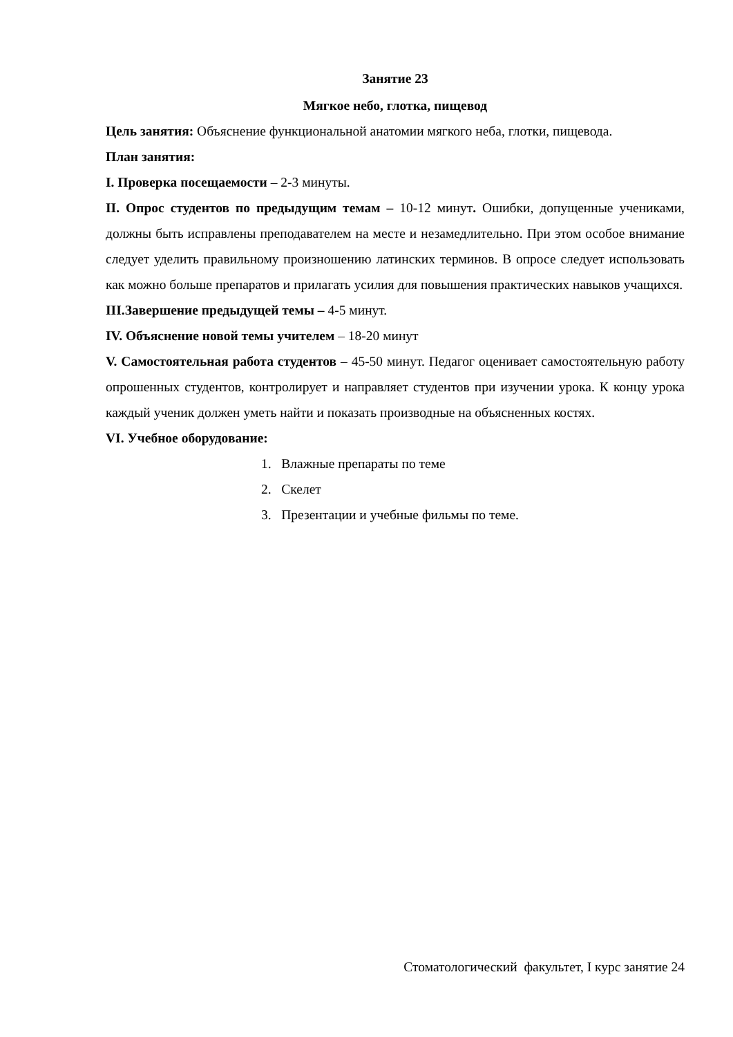Занятие 23
Мягкое небо, глотка, пищевод
Цель занятия: Объяснение функциональной анатомии мягкого неба, глотки, пищевода.
План занятия:
I. Проверка посещаемости – 2-3 минуты.
II. Опрос студентов по предыдущим темам – 10-12 минут. Ошибки, допущенные учениками, должны быть исправлены преподавателем на месте и незамедлительно. При этом особое внимание следует уделить правильному произношению латинских терминов. В опросе следует использовать как можно больше препаратов и прилагать усилия для повышения практических навыков учащихся.
III.Завершение предыдущей темы – 4-5 минут.
IV. Объяснение новой темы учителем – 18-20 минут
V. Самостоятельная работа студентов – 45-50 минут. Педагог оценивает самостоятельную работу опрошенных студентов, контролирует и направляет студентов при изучении урока. К концу урока каждый ученик должен уметь найти и показать производные на объясненных костях.
VI. Учебное оборудование:
1. Влажные препараты по теме
2. Скелет
3. Презентации и учебные фильмы по теме.
Стоматологический факультет, I курс занятие 24